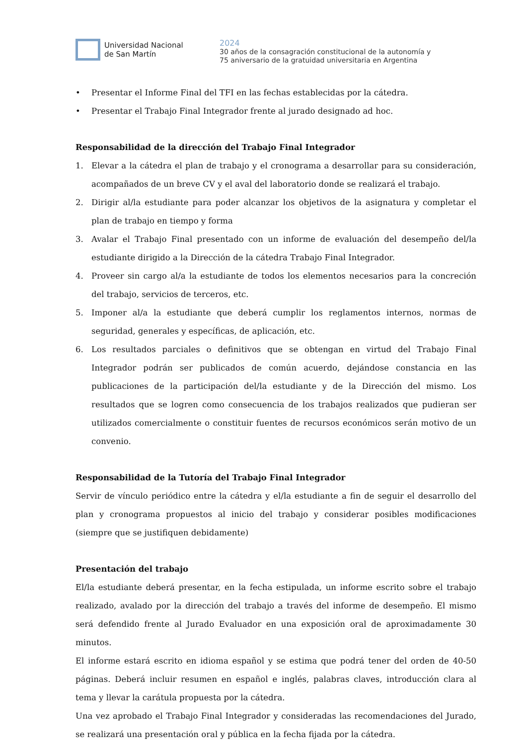Universidad Nacional
de San Martín
2024
30 años de la consagración constitucional de la autonomía y
75 aniversario de la gratuidad universitaria en Argentina
• Presentar el Informe Final del TFI en las fechas establecidas por la cátedra.
• Presentar el Trabajo Final Integrador frente al jurado designado ad hoc.
Responsabilidad de la dirección del Trabajo Final Integrador
1. Elevar a la cátedra el plan de trabajo y el cronograma a desarrollar para su consideración, acompañados de un breve CV y el aval del laboratorio donde se realizará el trabajo.
2. Dirigir al/la estudiante para poder alcanzar los objetivos de la asignatura y completar el plan de trabajo en tiempo y forma
3. Avalar el Trabajo Final presentado con un informe de evaluación del desempeño del/la estudiante dirigido a la Dirección de la cátedra Trabajo Final Integrador.
4. Proveer sin cargo al/a la estudiante de todos los elementos necesarios para la concreción del trabajo, servicios de terceros, etc.
5. Imponer al/a la estudiante que deberá cumplir los reglamentos internos, normas de seguridad, generales y específicas, de aplicación, etc.
6. Los resultados parciales o definitivos que se obtengan en virtud del Trabajo Final Integrador podrán ser publicados de común acuerdo, dejándose constancia en las publicaciones de la participación del/la estudiante y de la Dirección del mismo. Los resultados que se logren como consecuencia de los trabajos realizados que pudieran ser utilizados comercialmente o constituir fuentes de recursos económicos serán motivo de un convenio.
Responsabilidad de la Tutoría del Trabajo Final Integrador
Servir de vínculo periódico entre la cátedra y el/la estudiante a fin de seguir el desarrollo del plan y cronograma propuestos al inicio del trabajo y considerar posibles modificaciones (siempre que se justifiquen debidamente)
Presentación del trabajo
El/la estudiante deberá presentar, en la fecha estipulada, un informe escrito sobre el trabajo realizado, avalado por la dirección del trabajo a través del informe de desempeño. El mismo será defendido frente al Jurado Evaluador en una exposición oral de aproximadamente 30 minutos.
El informe estará escrito en idioma español y se estima que podrá tener del orden de 40-50 páginas. Deberá incluir resumen en español e inglés, palabras claves, introducción clara al tema y llevar la carátula propuesta por la cátedra.
Una vez aprobado el Trabajo Final Integrador y consideradas las recomendaciones del Jurado, se realizará una presentación oral y pública en la fecha fijada por la cátedra.